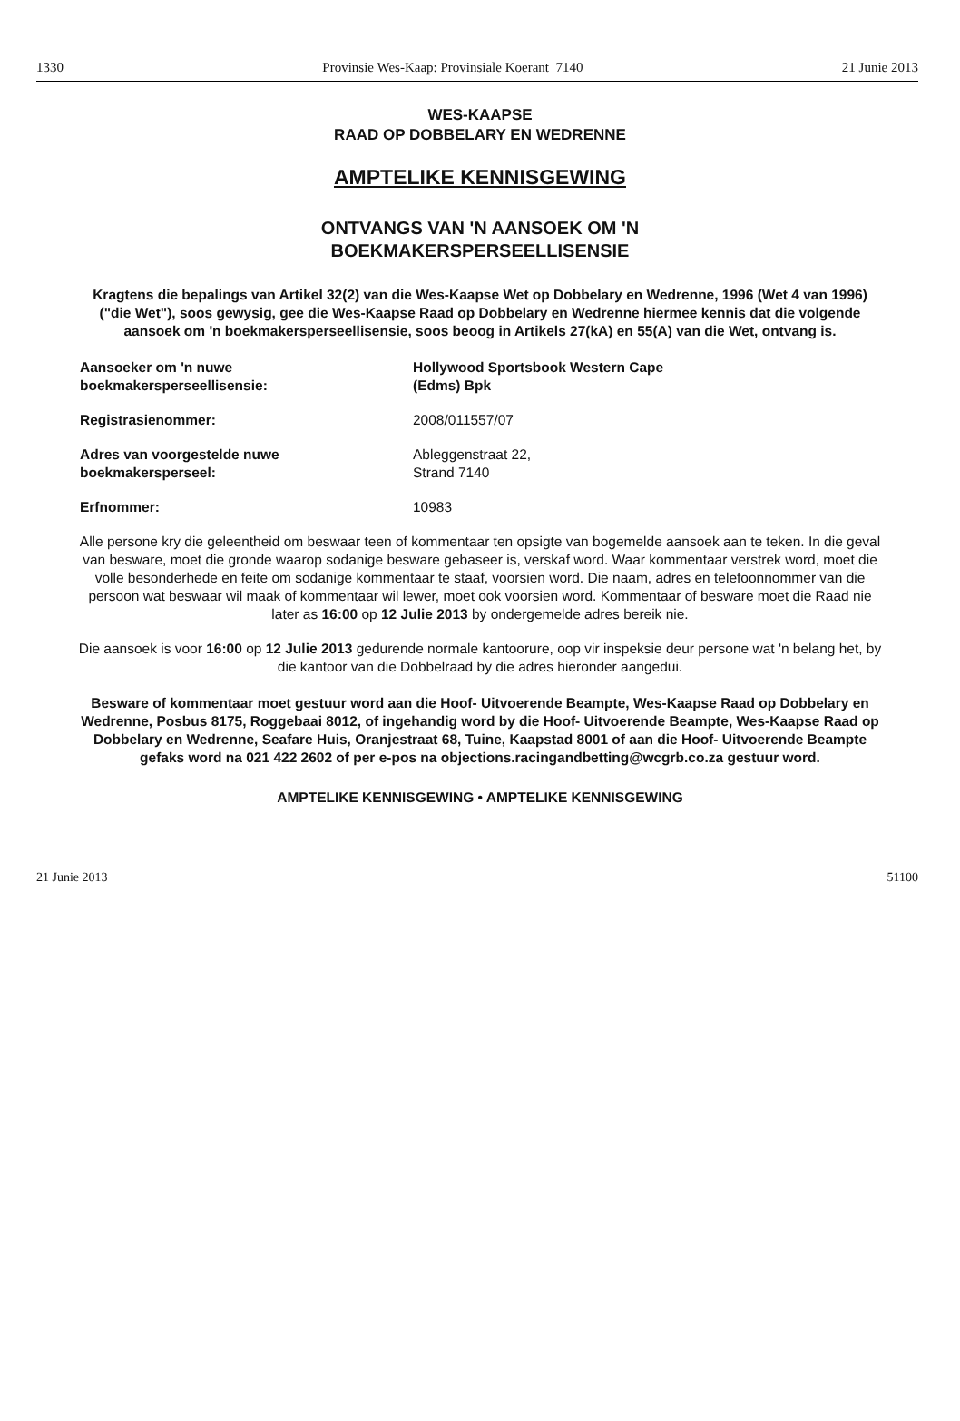1330 Provinsie Wes-Kaap: Provinsiale Koerant 7140 21 Junie 2013
WES-KAAPSE
RAAD OP DOBBELARY EN WEDRENNE
AMPTELIKE KENNISGEWING
ONTVANGS VAN 'N AANSOEK OM 'N
BOEKMAKERSPERSEELLISENSIE
Kragtens die bepalings van Artikel 32(2) van die Wes-Kaapse Wet op Dobbelary en Wedrenne, 1996 (Wet 4 van 1996) ("die Wet"), soos gewysig, gee die Wes-Kaapse Raad op Dobbelary en Wedrenne hiermee kennis dat die volgende aansoek om 'n boekmakersperseellisensie, soos beoog in Artikels 27(kA) en 55(A) van die Wet, ontvang is.
| Aansoeker om 'n nuwe boekmakersperseellisensie: | Hollywood Sportsbook Western Cape (Edms) Bpk |
| Registrasienommer: | 2008/011557/07 |
| Adres van voorgestelde nuwe boekmakersperseel: | Ableggenstraat 22, Strand 7140 |
| Erfnommer: | 10983 |
Alle persone kry die geleentheid om beswaar teen of kommentaar ten opsigte van bogemelde aansoek aan te teken. In die geval van besware, moet die gronde waarop sodanige besware gebaseer is, verskaf word. Waar kommentaar verstrek word, moet die volle besonderhede en feite om sodanige kommentaar te staaf, voorsien word. Die naam, adres en telefoonnommer van die persoon wat beswaar wil maak of kommentaar wil lewer, moet ook voorsien word. Kommentaar of besware moet die Raad nie later as 16:00 op 12 Julie 2013 by ondergemelde adres bereik nie.
Die aansoek is voor 16:00 op 12 Julie 2013 gedurende normale kantoorure, oop vir inspeksie deur persone wat 'n belang het, by die kantoor van die Dobbelraad by die adres hieronder aangedui.
Besware of kommentaar moet gestuur word aan die Hoof- Uitvoerende Beampte, Wes-Kaapse Raad op Dobbelary en Wedrenne, Posbus 8175, Roggebaai 8012, of ingehandig word by die Hoof- Uitvoerende Beampte, Wes-Kaapse Raad op Dobbelary en Wedrenne, Seafare Huis, Oranjestraat 68, Tuine, Kaapstad 8001 of aan die Hoof- Uitvoerende Beampte gefaks word na 021 422 2602 of per e-pos na objections.racingandbetting@wcgrb.co.za gestuur word.
AMPTELIKE KENNISGEWING • AMPTELIKE KENNISGEWING
21 Junie 2013 51100